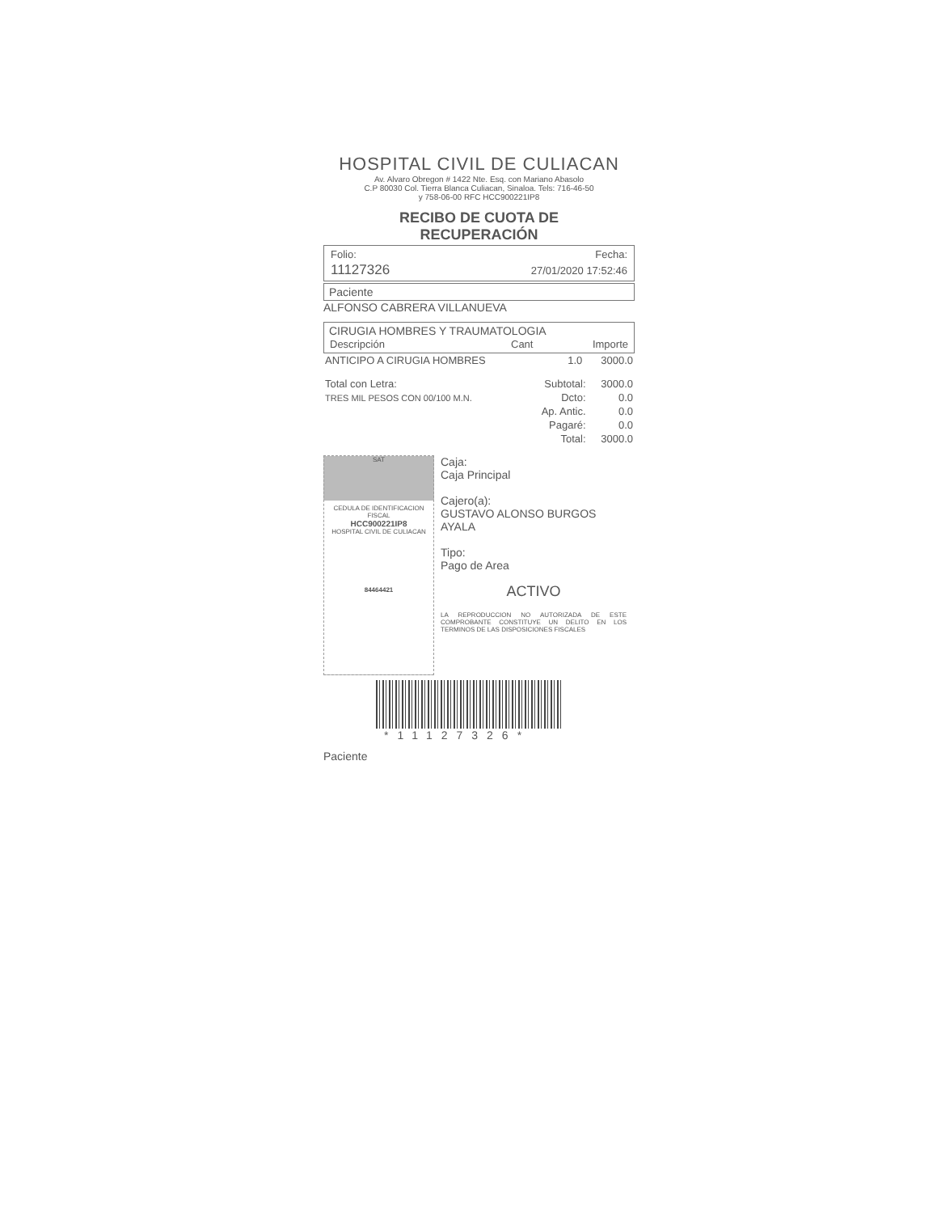HOSPITAL CIVIL DE CULIACAN
Av. Alvaro Obregon # 1422 Nte. Esq. con Mariano Abasolo
C.P 80030 Col. Tierra Blanca Culiacan, Sinaloa. Tels: 716-46-50
y 758-06-00 RFC HCC900221IP8
RECIBO DE CUOTA DE
RECUPERACIÓN
| Folio: | Fecha: |
| 11127326 | 27/01/2020 17:52:46 |
Paciente
ALFONSO CABRERA VILLANUEVA
CIRUGIA HOMBRES Y TRAUMATOLOGIA
| Descripción | Cant | Importe |
| --- | --- | --- |
| ANTICIPO A CIRUGIA HOMBRES | 1.0 | 3000.0 |
| Total con Letra: | Subtotal: | 3000.0 |
| TRES MIL PESOS CON 00/100 M.N. | Dcto: | 0.0 |
| | Ap. Antic. | 0.0 |
| | Pagaré: | 0.0 |
| | Total: | 3000.0 |
SAT
CEDULA DE IDENTIFICACION FISCAL
HCC900221IP8
HOSPITAL CIVIL DE CULIACAN
84464421
Caja:
Caja Principal
Cajero(a):
GUSTAVO ALONSO BURGOS AYALA
Tipo:
Pago de Area
ACTIVO
LA REPRODUCCION NO AUTORIZADA DE ESTE COMPROBANTE CONSTITUYE UN DELITO EN LOS TERMINOS DE LAS DISPOSICIONES FISCALES
*11127326*
Paciente